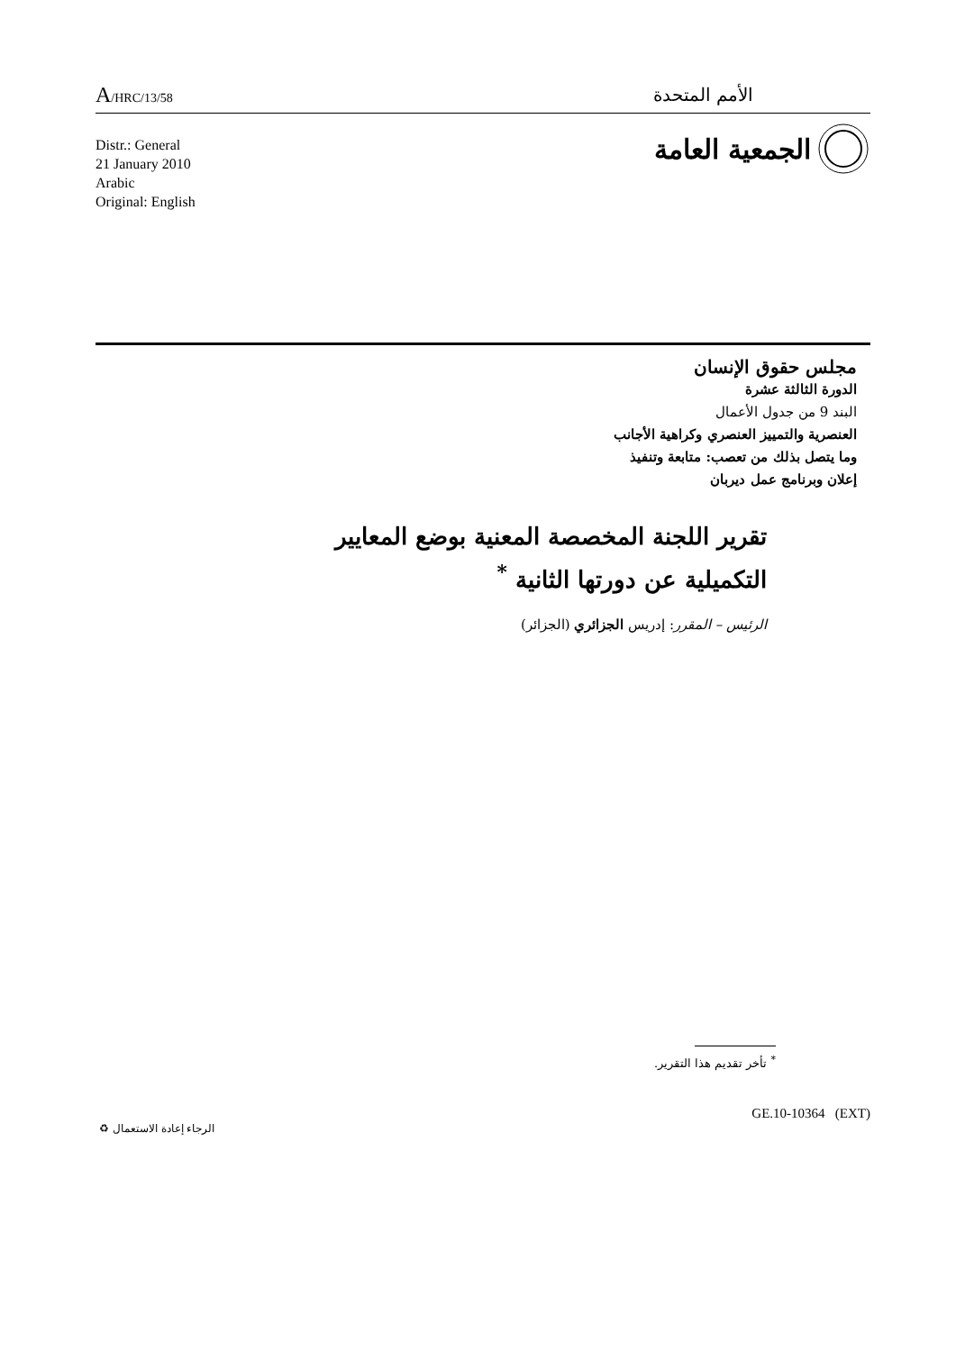A/HRC/13/58
الأمم المتحدة
الجمعية العامة
Distr.: General
21 January 2010
Arabic
Original: English
مجلس حقوق الإنسان
الدورة الثالثة عشرة
البند 9 من جدول الأعمال
العنصرية والتمييز العنصري وكراهية الأجانب
وما يتصل بذلك من تعصب: متابعة وتنفيذ
إعلان وبرنامج عمل ديربان
تقرير اللجنة المخصصة المعنية بوضع المعايير
التكميلية عن دورتها الثانية <sup>*</sup>
الرئيس – المقرر: إدريس الجزائري (الجزائر)
<sup>*</sup> تأخر تقديم هذا التقرير.
GE.10-10364 (EXT)
الرجاء إعادة الاستعمال ♻